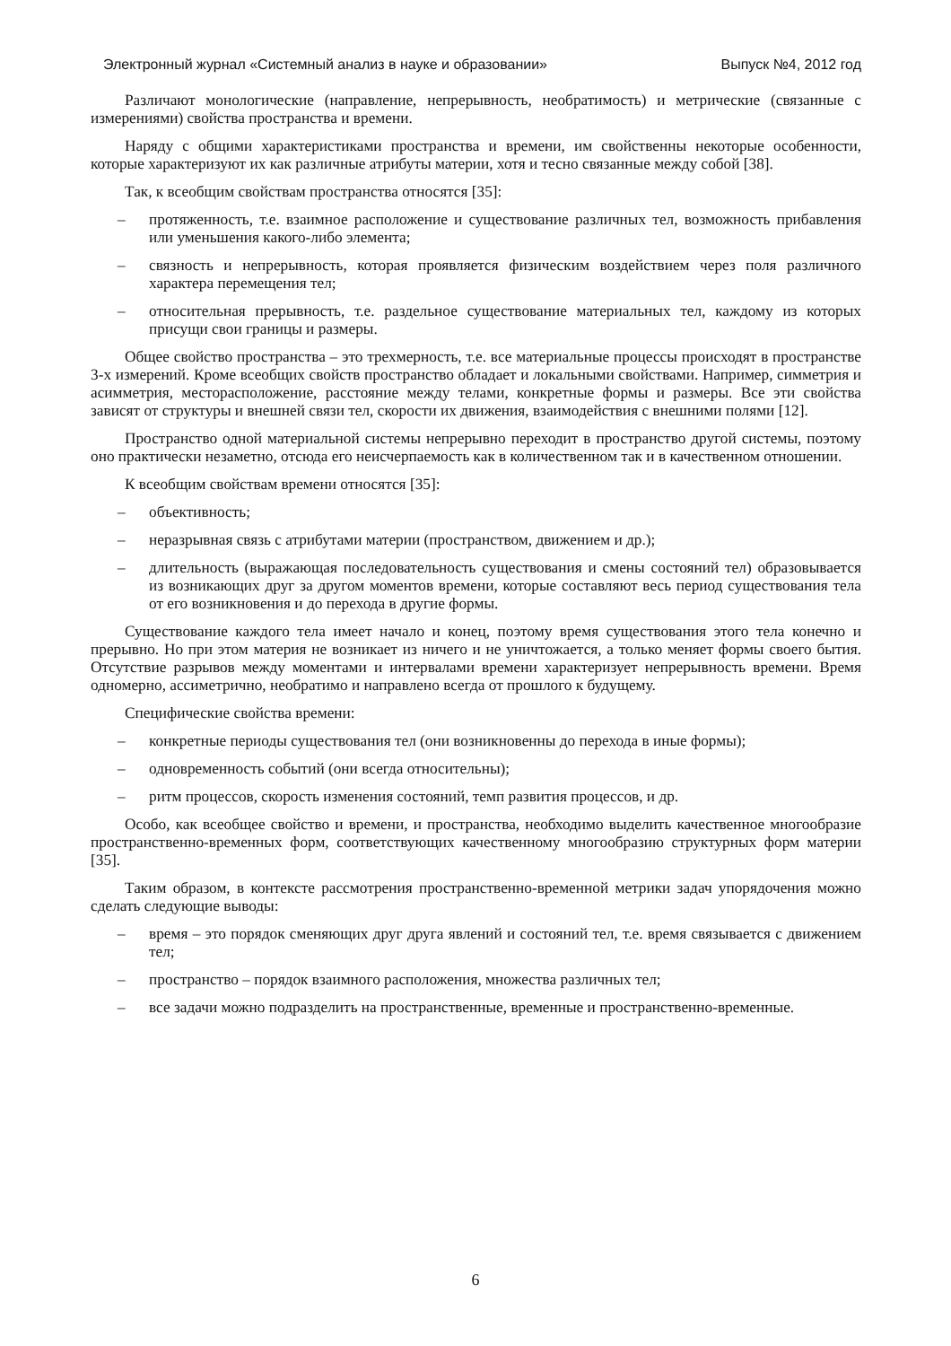Электронный журнал «Системный анализ в науке и образовании» Выпуск №4, 2012 год
Различают монологические (направление, непрерывность, необратимость) и метрические (связанные с измерениями) свойства пространства и времени.
Наряду с общими характеристиками пространства и времени, им свойственны некоторые особенности, которые характеризуют их как различные атрибуты материи, хотя и тесно связанные между собой [38].
Так, к всеобщим свойствам пространства относятся [35]:
– протяженность, т.е. взаимное расположение и существование различных тел, возможность прибавления или уменьшения какого-либо элемента;
– связность и непрерывность, которая проявляется физическим воздействием через поля различного характера перемещения тел;
– относительная прерывность, т.е. раздельное существование материальных тел, каждому из которых присущи свои границы и размеры.
Общее свойство пространства – это трехмерность, т.е. все материальные процессы происходят в пространстве 3-х измерений. Кроме всеобщих свойств пространство обладает и локальными свойствами. Например, симметрия и асимметрия, месторасположение, расстояние между телами, конкретные формы и размеры. Все эти свойства зависят от структуры и внешней связи тел, скорости их движения, взаимодействия с внешними полями [12].
Пространство одной материальной системы непрерывно переходит в пространство другой системы, поэтому оно практически незаметно, отсюда его неисчерпаемость как в количественном так и в качественном отношении.
К всеобщим свойствам времени относятся [35]:
– объективность;
– неразрывная связь с атрибутами материи (пространством, движением и др.);
– длительность (выражающая последовательность существования и смены состояний тел) образовывается из возникающих друг за другом моментов времени, которые составляют весь период существования тела от его возникновения и до перехода в другие формы.
Существование каждого тела имеет начало и конец, поэтому время существования этого тела конечно и прерывно. Но при этом материя не возникает из ничего и не уничтожается, а только меняет формы своего бытия. Отсутствие разрывов между моментами и интервалами времени характеризует непрерывность времени. Время одномерно, ассиметрично, необратимо и направлено всегда от прошлого к будущему.
Специфические свойства времени:
– конкретные периоды существования тел (они возникновенны до перехода в иные формы);
– одновременность событий (они всегда относительны);
– ритм процессов, скорость изменения состояний, темп развития процессов, и др.
Особо, как всеобщее свойство и времени, и пространства, необходимо выделить качественное многообразие пространственно-временных форм, соответствующих качественному многообразию структурных форм материи [35].
Таким образом, в контексте рассмотрения пространственно-временной метрики задач упорядочения можно сделать следующие выводы:
– время – это порядок сменяющих друг друга явлений и состояний тел, т.е. время связывается с движением тел;
– пространство – порядок взаимного расположения, множества различных тел;
– все задачи можно подразделить на пространственные, временные и пространственно-временные.
6